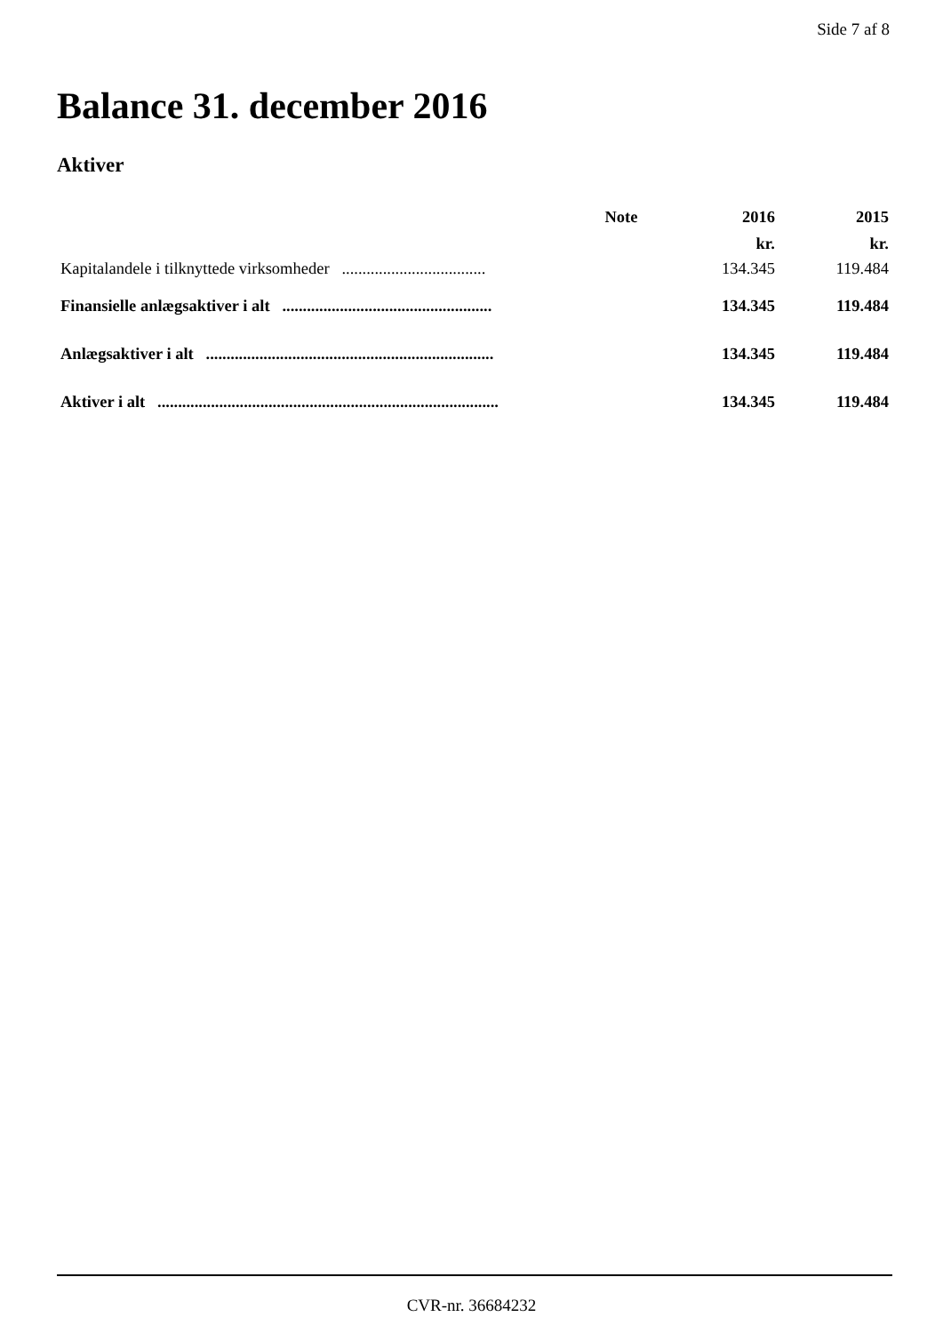Side 7 af 8
Balance 31. december 2016
Aktiver
| | Note | 2016 | 2015 |
| --- | --- | --- | --- |
| | | kr. | kr. |
| Kapitalandele i tilknyttede virksomheder ................................... | | 134.345 | 119.484 |
| Finansielle anlægsaktiver i alt ................................................... | | 134.345 | 119.484 |
| Anlægsaktiver i alt ...................................................................... | | 134.345 | 119.484 |
| Aktiver i alt ................................................................................... | | 134.345 | 119.484 |
CVR-nr. 36684232